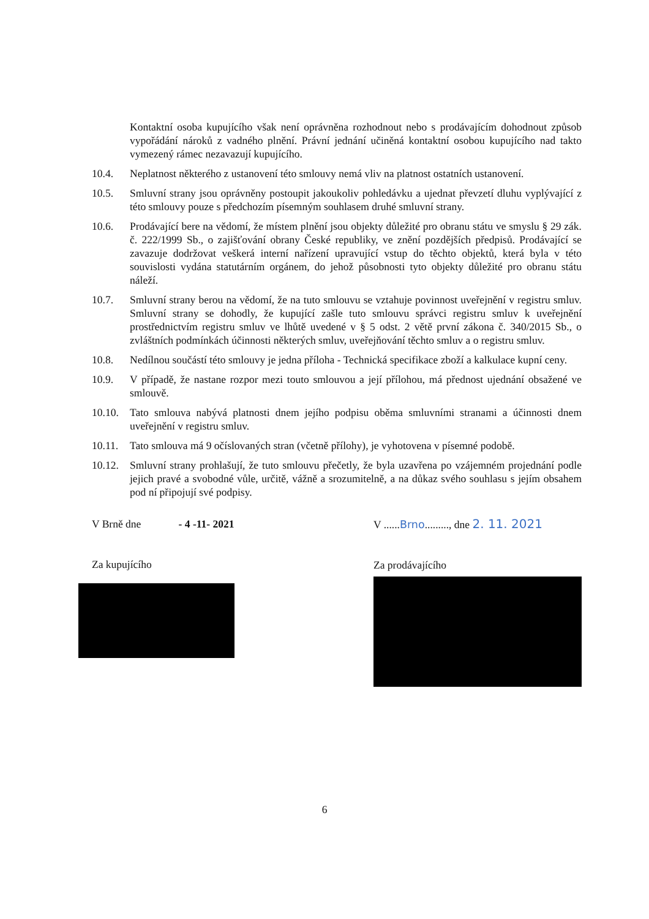Kontaktní osoba kupujícího však není oprávněna rozhodnout nebo s prodávajícím dohodnout způsob vypořádání nároků z vadného plnění. Právní jednání učiněná kontaktní osobou kupujícího nad takto vymezený rámec nezavazují kupujícího.
10.4. Neplatnost některého z ustanovení této smlouvy nemá vliv na platnost ostatních ustanovení.
10.5. Smluvní strany jsou oprávněny postoupit jakoukoliv pohledávku a ujednat převzetí dluhu vyplývající z této smlouvy pouze s předchozím písemným souhlasem druhé smluvní strany.
10.6. Prodávající bere na vědomí, že místem plnění jsou objekty důležité pro obranu státu ve smyslu § 29 zák. č. 222/1999 Sb., o zajišťování obrany České republiky, ve znění pozdějších předpisů. Prodávající se zavazuje dodržovat veškerá interní nařízení upravující vstup do těchto objektů, která byla v této souvislosti vydána statutárním orgánem, do jehož působnosti tyto objekty důležité pro obranu státu náleží.
10.7. Smluvní strany berou na vědomí, že na tuto smlouvu se vztahuje povinnost uveřejnění v registru smluv. Smluvní strany se dohodly, že kupující zašle tuto smlouvu správci registru smluv k uveřejnění prostřednictvím registru smluv ve lhůtě uvedené v § 5 odst. 2 větě první zákona č. 340/2015 Sb., o zvláštních podmínkách účinnosti některých smluv, uveřejňování těchto smluv a o registru smluv.
10.8. Nedílnou součástí této smlouvy je jedna příloha - Technická specifikace zboží a kalkulace kupní ceny.
10.9. V případě, že nastane rozpor mezi touto smlouvou a její přílohou, má přednost ujednání obsažené ve smlouvě.
10.10.
Tato smlouva nabývá platnosti dnem jejího podpisu oběma smluvními stranami a účinnosti dnem uveřejnění v registru smluv.
10.11.
Tato smlouva má 9 očíslovaných stran (včetně přílohy), je vyhotovena v písemné podobě.
10.12.
Smluvní strany prohlašují, že tuto smlouvu přečetly, že byla uzavřena po vzájemném projednání podle jejich pravé a svobodné vůle, určitě, vážně a srozumitelně, a na důkaz svého souhlasu s jejím obsahem pod ní připojují své podpisy.
V Brně dne - 4 -11- 2021
Za kupujícího
V ......Brno........., dne 2. 11. 2021
Za prodávajícího
6